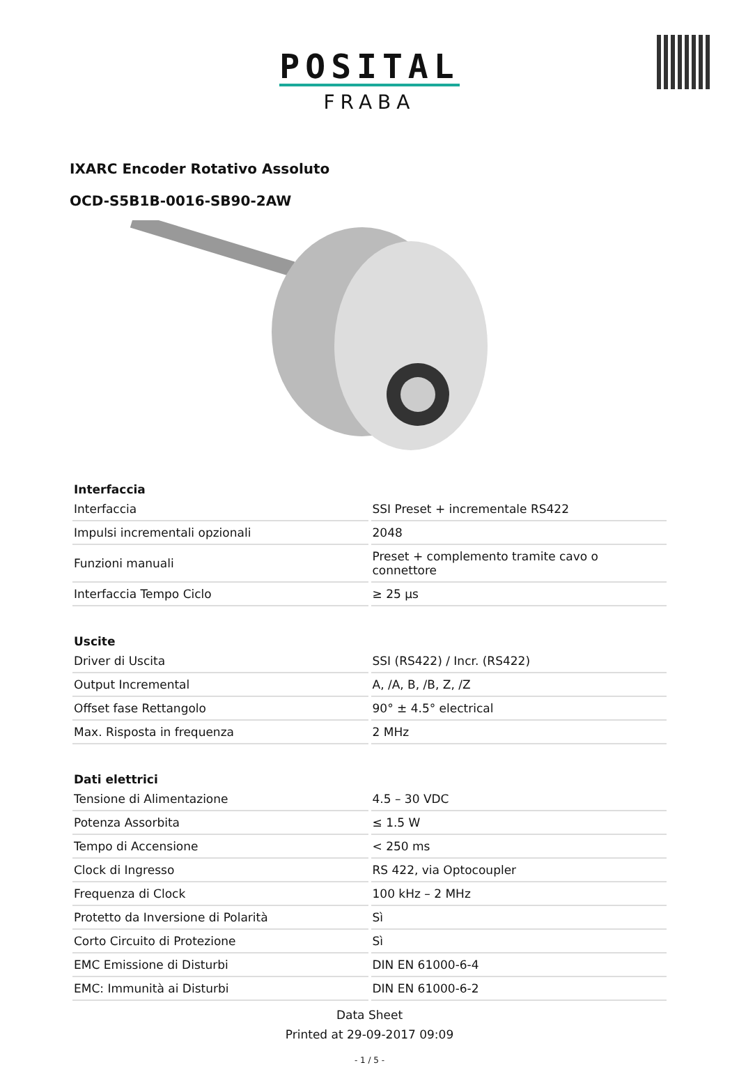POSITAL
FRABA
IXARC Encoder Rotativo Assoluto
OCD-S5B1B-0016-SB90-2AW
| Interfaccia | |
| --- | --- |
| Interfaccia | SSI Preset + incrementale RS422 |
| Impulsi incrementali opzionali | 2048 |
| Funzioni manuali | Preset + complemento tramite cavo o connettore |
| Interfaccia Tempo Ciclo | ≥ 25 µs |
| Uscite | |
| --- | --- |
| Driver di Uscita | SSI (RS422) / Incr. (RS422) |
| Output Incremental | A, /A, B, /B, Z, /Z |
| Offset fase Rettangolo | 90° ± 4.5° electrical |
| Max. Risposta in frequenza | 2 MHz |
| Dati elettrici | |
| --- | --- |
| Tensione di Alimentazione | 4.5 – 30 VDC |
| Potenza Assorbita | ≤ 1.5 W |
| Tempo di Accensione | < 250 ms |
| Clock di Ingresso | RS 422, via Optocoupler |
| Frequenza di Clock | 100 kHz – 2 MHz |
| Protetto da Inversione di Polarità | Sì |
| Corto Circuito di Protezione | Sì |
| EMC Emissione di Disturbi | DIN EN 61000-6-4 |
| EMC: Immunità ai Disturbi | DIN EN 61000-6-2 |
Data Sheet
Printed at 29-09-2017 09:09
- 1 / 5 -